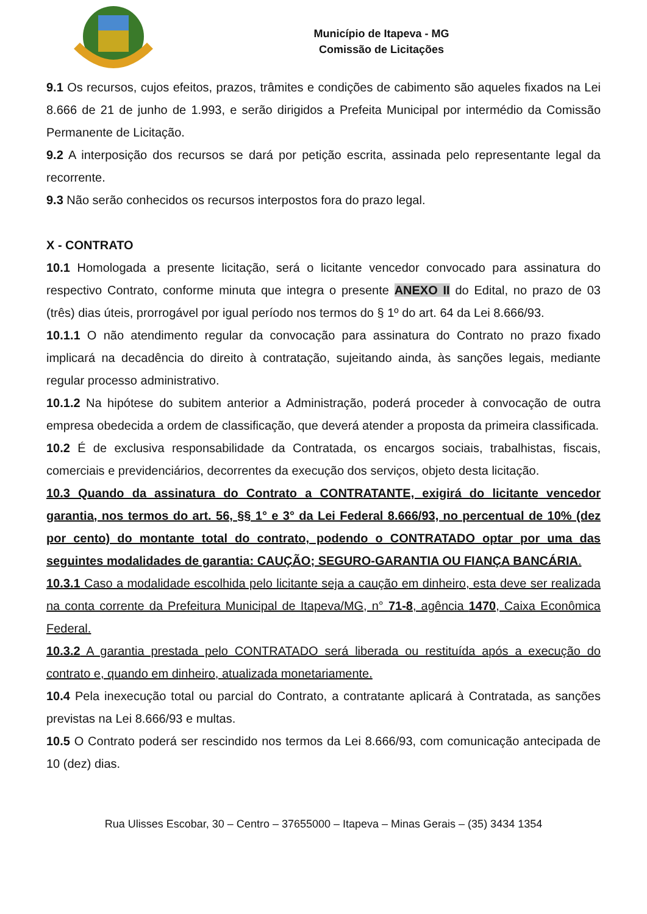Município de Itapeva - MG
Comissão de Licitações
9.1 Os recursos, cujos efeitos, prazos, trâmites e condições de cabimento são aqueles fixados na Lei 8.666 de 21 de junho de 1.993, e serão dirigidos a Prefeita Municipal por intermédio da Comissão Permanente de Licitação.
9.2 A interposição dos recursos se dará por petição escrita, assinada pelo representante legal da recorrente.
9.3 Não serão conhecidos os recursos interpostos fora do prazo legal.
X - CONTRATO
10.1 Homologada a presente licitação, será o licitante vencedor convocado para assinatura do respectivo Contrato, conforme minuta que integra o presente ANEXO II do Edital, no prazo de 03 (três) dias úteis, prorrogável por igual período nos termos do § 1º do art. 64 da Lei 8.666/93.
10.1.1 O não atendimento regular da convocação para assinatura do Contrato no prazo fixado implicará na decadência do direito à contratação, sujeitando ainda, às sanções legais, mediante regular processo administrativo.
10.1.2 Na hipótese do subitem anterior a Administração, poderá proceder à convocação de outra empresa obedecida a ordem de classificação, que deverá atender a proposta da primeira classificada.
10.2 É de exclusiva responsabilidade da Contratada, os encargos sociais, trabalhistas, fiscais, comerciais e previdenciários, decorrentes da execução dos serviços, objeto desta licitação.
10.3 Quando da assinatura do Contrato a CONTRATANTE, exigirá do licitante vencedor garantia, nos termos do art. 56, §§ 1° e 3° da Lei Federal 8.666/93, no percentual de 10% (dez por cento) do montante total do contrato, podendo o CONTRATADO optar por uma das seguintes modalidades de garantia: CAUÇÃO; SEGURO-GARANTIA OU FIANÇA BANCÁRIA.
10.3.1 Caso a modalidade escolhida pelo licitante seja a caução em dinheiro, esta deve ser realizada na conta corrente da Prefeitura Municipal de Itapeva/MG, n° 71-8, agência 1470, Caixa Econômica Federal.
10.3.2 A garantia prestada pelo CONTRATADO será liberada ou restituída após a execução do contrato e, quando em dinheiro, atualizada monetariamente.
10.4 Pela inexecução total ou parcial do Contrato, a contratante aplicará à Contratada, as sanções previstas na Lei 8.666/93 e multas.
10.5 O Contrato poderá ser rescindido nos termos da Lei 8.666/93, com comunicação antecipada de 10 (dez) dias.
Rua Ulisses Escobar, 30 – Centro – 37655000 – Itapeva – Minas Gerais – (35) 3434 1354